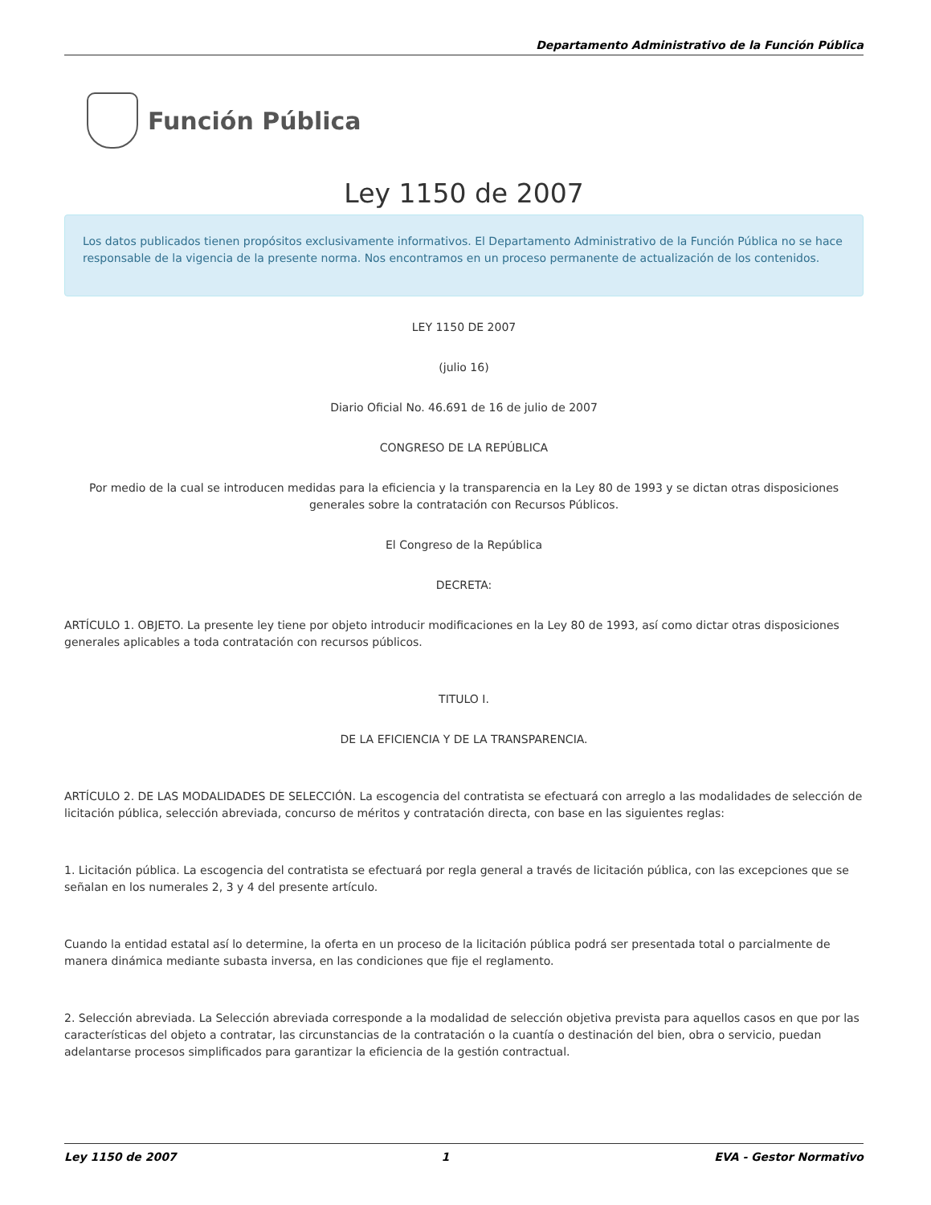Departamento Administrativo de la Función Pública
Función Pública
Ley 1150 de 2007
Los datos publicados tienen propósitos exclusivamente informativos. El Departamento Administrativo de la Función Pública no se hace responsable de la vigencia de la presente norma. Nos encontramos en un proceso permanente de actualización de los contenidos.
LEY 1150 DE 2007
(julio 16)
Diario Oficial No. 46.691 de 16 de julio de 2007
CONGRESO DE LA REPÚBLICA
Por medio de la cual se introducen medidas para la eficiencia y la transparencia en la Ley 80 de 1993 y se dictan otras disposiciones generales sobre la contratación con Recursos Públicos.
El Congreso de la República
DECRETA:
ARTÍCULO 1. OBJETO. La presente ley tiene por objeto introducir modificaciones en la Ley 80 de 1993, así como dictar otras disposiciones generales aplicables a toda contratación con recursos públicos.
TITULO I.
DE LA EFICIENCIA Y DE LA TRANSPARENCIA.
ARTÍCULO 2. DE LAS MODALIDADES DE SELECCIÓN. La escogencia del contratista se efectuará con arreglo a las modalidades de selección de licitación pública, selección abreviada, concurso de méritos y contratación directa, con base en las siguientes reglas:
1. Licitación pública. La escogencia del contratista se efectuará por regla general a través de licitación pública, con las excepciones que se señalan en los numerales 2, 3 y 4 del presente artículo.
Cuando la entidad estatal así lo determine, la oferta en un proceso de la licitación pública podrá ser presentada total o parcialmente de manera dinámica mediante subasta inversa, en las condiciones que fije el reglamento.
2. Selección abreviada. La Selección abreviada corresponde a la modalidad de selección objetiva prevista para aquellos casos en que por las características del objeto a contratar, las circunstancias de la contratación o la cuantía o destinación del bien, obra o servicio, puedan adelantarse procesos simplificados para garantizar la eficiencia de la gestión contractual.
Ley 1150 de 2007 1 EVA - Gestor Normativo